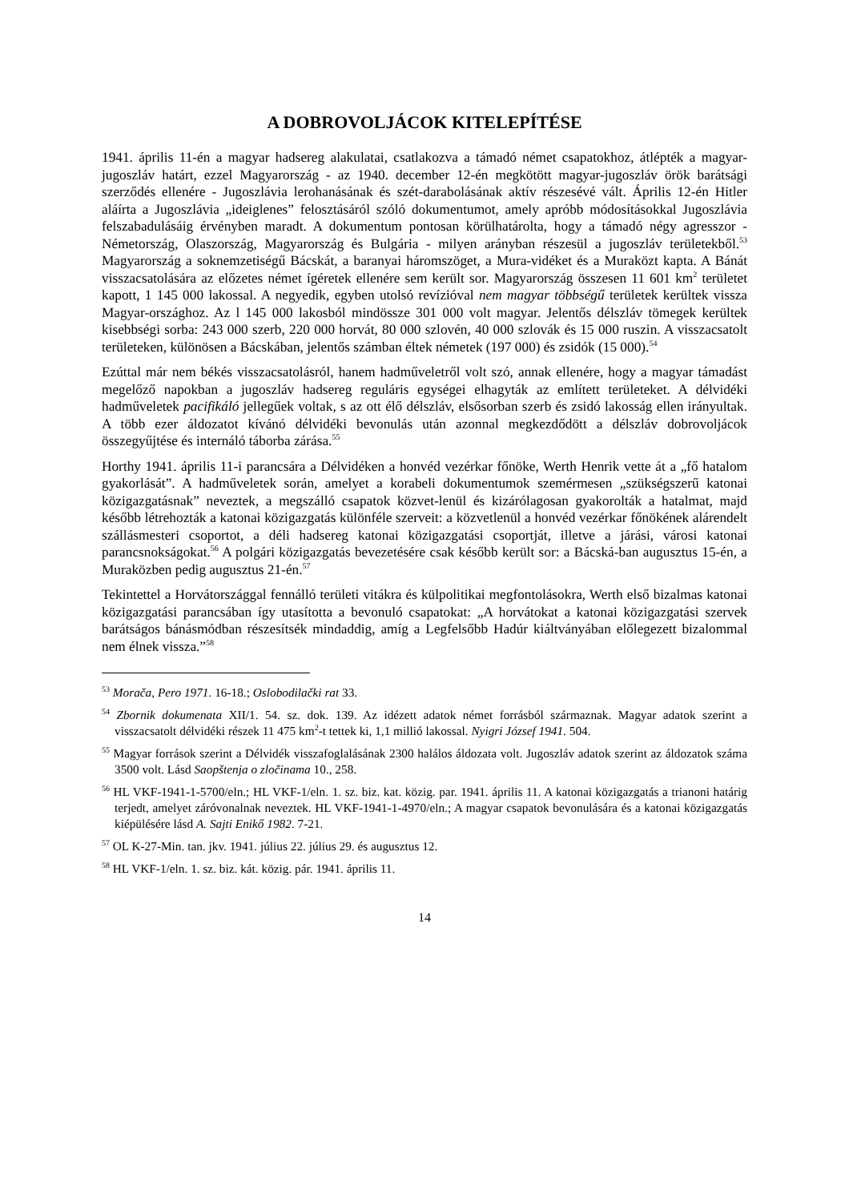A DOBROVOLJÁCOK KITELEPÍTÉSE
1941. április 11-én a magyar hadsereg alakulatai, csatlakozva a támadó német csapatokhoz, átlépték a magyar-jugoszláv határt, ezzel Magyarország - az 1940. december 12-én megkötött magyar-jugoszláv örök barátsági szerződés ellenére - Jugoszlávia lerohanásának és szét-darabolásának aktív részesévé vált. Április 12-én Hitler aláírta a Jugoszlávia „ideiglenes” felosztásáról szóló dokumentumot, amely apróbb módosításokkal Jugoszlávia felszabadulásáig érvényben maradt. A dokumentum pontosan körülhatárolta, hogy a támadó négy agresszor - Németország, Olaszország, Magyarország és Bulgária - milyen arányban részesül a jugoszláv területekből.<sup>53</sup> Magyarország a soknemzetiségű Bácskát, a baranyai háromszöget, a Mura-vidéket és a Muraközt kapta. A Bánát visszacsatolására az előzetes német ígéretek ellenére sem került sor. Magyarország összesen 11 601 km<sup>2</sup> területet kapott, 1 145 000 lakossal. A negyedik, egyben utolsó revízióval nem magyar többségű területek kerültek vissza Magyar-országhoz. Az l 145 000 lakosból mindössze 301 000 volt magyar. Jelentős délszláv tömegek kerültek kisebbségi sorba: 243 000 szerb, 220 000 horvát, 80 000 szlovén, 40 000 szlovák és 15 000 ruszin. A visszacsatolt területeken, különösen a Bácskában, jelentős számban éltek németek (197 000) és zsidók (15 000).<sup>54</sup>
Ezúttal már nem békés visszacsatolásról, hanem hadműveletről volt szó, annak ellenére, hogy a magyar támadást megelőző napokban a jugoszláv hadsereg reguláris egységei elhagyták az említett területeket. A délvidéki hadműveletek pacifikáló jellegűek voltak, s az ott élő délszláv, elsősorban szerb és zsidó lakosság ellen irányultak. A több ezer áldozatot kívánó délvidéki bevonulás után azonnal megkezdődött a délszláv dobrovoljácok összegyűjtése és internáló táborba zárása.<sup>55</sup>
Horthy 1941. április 11-i parancsára a Délvidéken a honvéd vezérkar főnöke, Werth Henrik vette át a „fő hatalom gyakorlását”. A hadműveletek során, amelyet a korabeli dokumentumok szemérmesen „szükségszerű katonai közigazgatásnak” neveztek, a megszálló csapatok közvet-lenül és kizárólagosan gyakorolták a hatalmat, majd később létrehozták a katonai közigazgatás különféle szerveit: a közvetlenül a honvéd vezérkar főnökének alárendelt szállásmesteri csoportot, a déli hadsereg katonai közigazgatási csoportját, illetve a járási, városi katonai parancsnokságokat.<sup>56</sup> A polgári közigazgatás bevezetésére csak később került sor: a Bácská-ban augusztus 15-én, a Muraközben pedig augusztus 21-én.<sup>57</sup>
Tekintettel a Horvátországgal fennálló területi vitákra és külpolitikai megfontolásokra, Werth első bizalmas katonai közigazgatási parancsában így utasította a bevonuló csapatokat: „A horvátokat a katonai közigazgatási szervek barátságos bánásmódban részesítsék mindaddig, amíg a Legfelsőbb Hadúr kiáltványában előlegezett bizalommal nem élnek vissza.”<sup>58</sup>
<sup>53</sup> Morača, Pero 1971. 16-18.; Oslobodilački rat 33.
<sup>54</sup> Zbornik dokumenata XII/1. 54. sz. dok. 139. Az idézett adatok német forrásból származnak. Magyar adatok szerint a visszacsatolt délvidéki részek 11 475 km<sup>2</sup>-t tettek ki, 1,1 millió lakossal. Nyigri József 1941. 504.
<sup>55</sup> Magyar források szerint a Délvidék visszafoglalásának 2300 halálos áldozata volt. Jugoszláv adatok szerint az áldozatok száma 3500 volt. Lásd Saopštenja o zločinama 10., 258.
<sup>56</sup> HL VKF-1941-1-5700/eln.; HL VKF-1/eln. 1. sz. biz. kat. közig. par. 1941. április 11. A katonai közigazgatás a trianoni határig terjedt, amelyet záróvonalnak neveztek. HL VKF-1941-1-4970/eln.; A magyar csapatok bevonulására és a katonai közigazgatás kiépülésére lásd A. Sajti Enikő 1982. 7-21.
<sup>57</sup> OL K-27-Min. tan. jkv. 1941. július 22. július 29. és augusztus 12.
<sup>58</sup> HL VKF-1/eln. 1. sz. biz. kát. közig. pár. 1941. április 11.
14